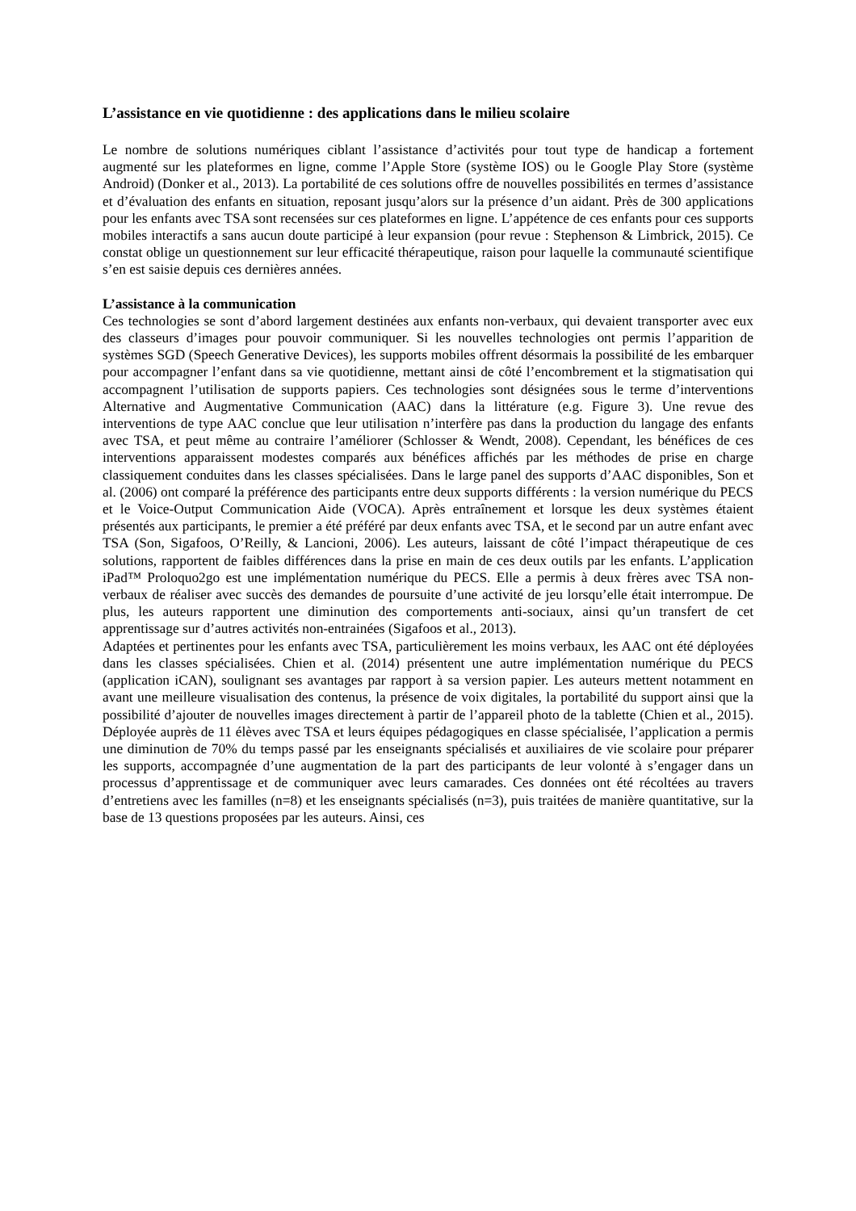L’assistance en vie quotidienne : des applications dans le milieu scolaire
Le nombre de solutions numériques ciblant l’assistance d’activités pour tout type de handicap a fortement augmenté sur les plateformes en ligne, comme l’Apple Store (système IOS) ou le Google Play Store (système Android) (Donker et al., 2013). La portabilité de ces solutions offre de nouvelles possibilités en termes d’assistance et d’évaluation des enfants en situation, reposant jusqu’alors sur la présence d’un aidant. Près de 300 applications pour les enfants avec TSA sont recensées sur ces plateformes en ligne. L’appétence de ces enfants pour ces supports mobiles interactifs a sans aucun doute participé à leur expansion (pour revue : Stephenson & Limbrick, 2015). Ce constat oblige un questionnement sur leur efficacité thérapeutique, raison pour laquelle la communauté scientifique s’en est saisie depuis ces dernières années.
L’assistance à la communication
Ces technologies se sont d’abord largement destinées aux enfants non-verbaux, qui devaient transporter avec eux des classeurs d’images pour pouvoir communiquer. Si les nouvelles technologies ont permis l’apparition de systèmes SGD (Speech Generative Devices), les supports mobiles offrent désormais la possibilité de les embarquer pour accompagner l’enfant dans sa vie quotidienne, mettant ainsi de côté l’encombrement et la stigmatisation qui accompagnent l’utilisation de supports papiers. Ces technologies sont désignées sous le terme d’interventions Alternative and Augmentative Communication (AAC) dans la littérature (e.g. Figure 3). Une revue des interventions de type AAC conclue que leur utilisation n’interfère pas dans la production du langage des enfants avec TSA, et peut même au contraire l’améliorer (Schlosser & Wendt, 2008). Cependant, les bénéfices de ces interventions apparaissent modestes comparés aux bénéfices affichés par les méthodes de prise en charge classiquement conduites dans les classes spécialisées. Dans le large panel des supports d’AAC disponibles, Son et al. (2006) ont comparé la préférence des participants entre deux supports différents : la version numérique du PECS et le Voice-Output Communication Aide (VOCA). Après entraînement et lorsque les deux systèmes étaient présentés aux participants, le premier a été préféré par deux enfants avec TSA, et le second par un autre enfant avec TSA (Son, Sigafoos, O’Reilly, & Lancioni, 2006). Les auteurs, laissant de côté l’impact thérapeutique de ces solutions, rapportent de faibles différences dans la prise en main de ces deux outils par les enfants. L’application iPad™ Proloquo2go est une implémentation numérique du PECS. Elle a permis à deux frères avec TSA non-verbaux de réaliser avec succès des demandes de poursuite d’une activité de jeu lorsqu’elle était interrompue. De plus, les auteurs rapportent une diminution des comportements anti-sociaux, ainsi qu’un transfert de cet apprentissage sur d’autres activités non-entrainées (Sigafoos et al., 2013).
Adaptées et pertinentes pour les enfants avec TSA, particulièrement les moins verbaux, les AAC ont été déployées dans les classes spécialisées. Chien et al. (2014) présentent une autre implémentation numérique du PECS (application iCAN), soulignant ses avantages par rapport à sa version papier. Les auteurs mettent notamment en avant une meilleure visualisation des contenus, la présence de voix digitales, la portabilité du support ainsi que la possibilité d’ajouter de nouvelles images directement à partir de l’appareil photo de la tablette (Chien et al., 2015). Déployée auprès de 11 élèves avec TSA et leurs équipes pédagogiques en classe spécialisée, l’application a permis une diminution de 70% du temps passé par les enseignants spécialisés et auxiliaires de vie scolaire pour préparer les supports, accompagnée d’une augmentation de la part des participants de leur volonté à s’engager dans un processus d’apprentissage et de communiquer avec leurs camarades. Ces données ont été récoltées au travers d’entretiens avec les familles (n=8) et les enseignants spécialisés (n=3), puis traitées de manière quantitative, sur la base de 13 questions proposées par les auteurs. Ainsi, ces